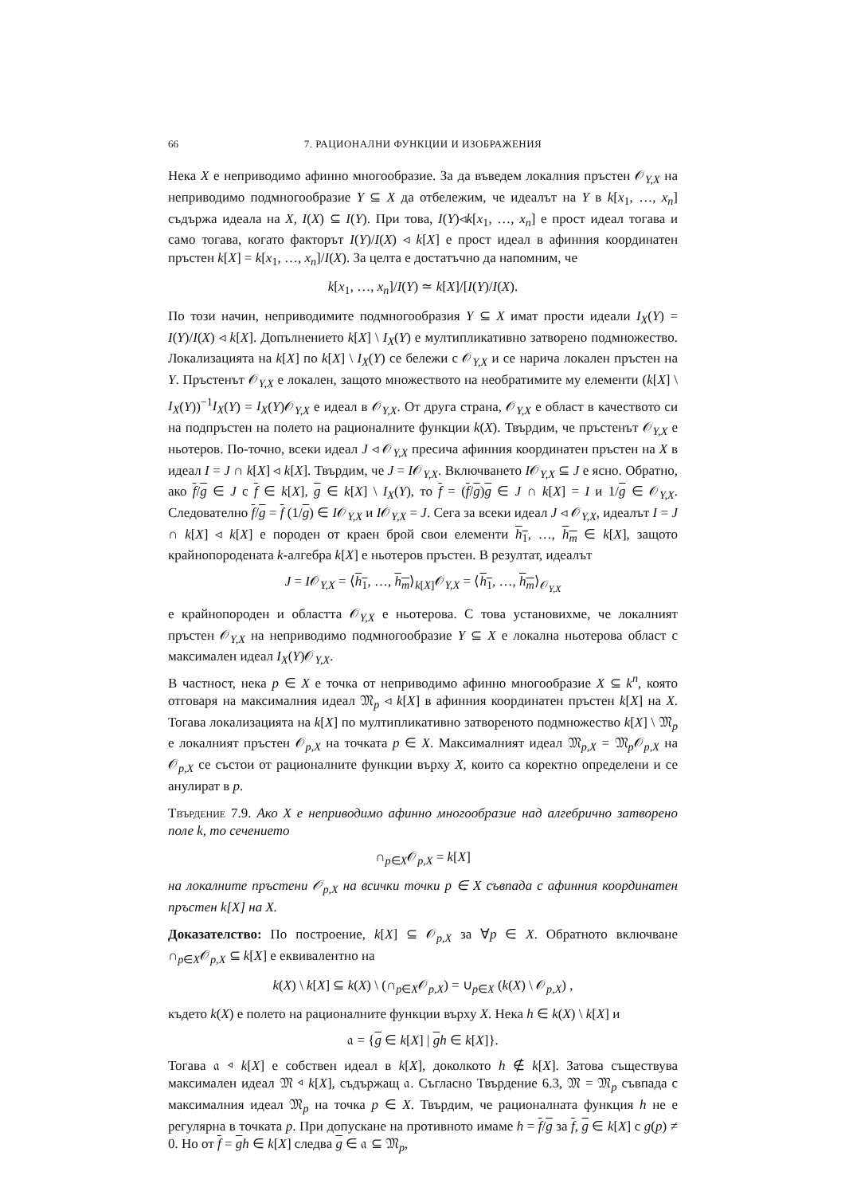66 7. РАЦИОНАЛНИ ФУНКЦИИ И ИЗОБРАЖЕНИЯ
Нека X е неприводимо афинно многообразие. За да въведем локалния пръстен 𝒪<sub>Y,X</sub> на неприводимо подмногообразие Y ⊆ X да отбележим, че идеалът на Y в k[x<sub>1</sub>, …, x<sub>n</sub>] съдържа идеала на X, I(X) ⊆ I(Y). При това, I(Y)◃k[x<sub>1</sub>, …, x<sub>n</sub>] е прост идеал тогава и само тогава, когато факторът I(Y)/I(X) ◃ k[X] е прост идеал в афинния координатен пръстен k[X] = k[x<sub>1</sub>, …, x<sub>n</sub>]/I(X). За целта е достатъчно да напомним, че
k[x<sub>1</sub>, …, x<sub>n</sub>]/I(Y) ≃ k[X]/[I(Y)/I(X).
По този начин, неприводимите подмногообразия Y ⊆ X имат прости идеали I<sub>X</sub>(Y) = I(Y)/I(X) ◃ k[X]. Допълнението k[X] \ I<sub>X</sub>(Y) е мултипликативно затворено подмножество. Локализацията на k[X] по k[X] \ I<sub>X</sub>(Y) се бележи с 𝒪<sub>Y,X</sub> и се нарича локален пръстен на Y. Пръстенът 𝒪<sub>Y,X</sub> е локален, защото множеството на необратимите му елементи (k[X] \ I<sub>X</sub>(Y))<sup>−1</sup>I<sub>X</sub>(Y) = I<sub>X</sub>(Y)𝒪<sub>Y,X</sub> е идеал в 𝒪<sub>Y,X</sub>. От друга страна, 𝒪<sub>Y,X</sub> е област в качеството си на подпръстен на полето на рационалните функции k(X). Твърдим, че пръстенът 𝒪<sub>Y,X</sub> е ньотеров. По-точно, всеки идеал J ◃ 𝒪<sub>Y,X</sub> пресича афинния координатен пръстен на X в идеал I = J ∩ k[X] ◃ k[X]. Твърдим, че J = I𝒪<sub>Y,X</sub>. Включването I𝒪<sub>Y,X</sub> ⊆ J е ясно. Обратно, ако f/g ∈ J с f ∈ k[X], g ∈ k[X] \ I<sub>X</sub>(Y), то f = (f/g)g ∈ J ∩ k[X] = I и 1/g ∈ 𝒪<sub>Y,X</sub>. Следователно f/g = f (1/g) ∈ I𝒪<sub>Y,X</sub> и I𝒪<sub>Y,X</sub> = J. Сега за всеки идеал J ◃ 𝒪<sub>Y,X</sub>, идеалът I = J ∩ k[X] ◃ k[X] е породен от краен брой свои елементи h<sub>1</sub>, …, h<sub>m</sub> ∈ k[X], защото крайнопородената k-алгебра k[X] е ньотеров пръстен. В резултат, идеалът
J = I𝒪<sub>Y,X</sub> = ⟨h<sub>1</sub>, …, h<sub>m</sub>⟩<sub>k[X]</sub>𝒪<sub>Y,X</sub> = ⟨h<sub>1</sub>, …, h<sub>m</sub>⟩<sub>𝒪<sub>Y,X</sub></sub>
е крайнопороден и областта 𝒪<sub>Y,X</sub> е ньотерова. С това установихме, че локалният пръстен 𝒪<sub>Y,X</sub> на неприводимо подмногообразие Y ⊆ X е локална ньотерова област с максимален идеал I<sub>X</sub>(Y)𝒪<sub>Y,X</sub>.
В частност, нека p ∈ X е точка от неприводимо афинно многообразие X ⊆ k<sup>n</sup>, която отговаря на максималния идеал 𝔐<sub>p</sub> ◃ k[X] в афинния координатен пръстен k[X] на X. Тогава локализацията на k[X] по мултипликативно затвореното подмножество k[X] \ 𝔐<sub>p</sub> е локалният пръстен 𝒪<sub>p,X</sub> на точката p ∈ X. Максималният идеал 𝔐<sub>p,X</sub> = 𝔐<sub>p</sub>𝒪<sub>p,X</sub> на 𝒪<sub>p,X</sub> се състои от рационалните функции върху X, които са коректно определени и се анулират в p.
Твърдение 7.9. Ако X е неприводимо афинно многообразие над алгебрично затворено поле k, то сечението
∩<sub>p∈X</sub>𝒪<sub>p,X</sub> = k[X]
на локалните пръстени 𝒪<sub>p,X</sub> на всички точки p ∈ X съвпада с афинния координатен пръстен k[X] на X.
Доказателство: По построение, k[X] ⊆ 𝒪<sub>p,X</sub> за ∀p ∈ X. Обратното включване ∩<sub>p∈X</sub>𝒪<sub>p,X</sub> ⊆ k[X] е еквивалентно на
k(X) \ k[X] ⊆ k(X) \ (∩<sub>p∈X</sub>𝒪<sub>p,X</sub>) = ∪<sub>p∈X</sub> (k(X) \ 𝒪<sub>p,X</sub>) ,
където k(X) е полето на рационалните функции върху X. Нека h ∈ k(X) \ k[X] и
𝔞 = {g ∈ k[X] | gh ∈ k[X]}.
Тогава 𝔞 ◃ k[X] е собствен идеал в k[X], доколкото h ∉ k[X]. Затова съществува максимален идеал 𝔐 ◃ k[X], съдържащ 𝔞. Съгласно Твърдение 6.3, 𝔐 = 𝔐<sub>p</sub> съвпада с максималния идеал 𝔐<sub>p</sub> на точка p ∈ X. Твърдим, че рационалната функция h не е регулярна в точката p. При допускане на противното имаме h = f/g за f, g ∈ k[X] с g(p) ≠ 0. Но от f = gh ∈ k[X] следва g ∈ 𝔞 ⊆ 𝔐<sub>p</sub>,